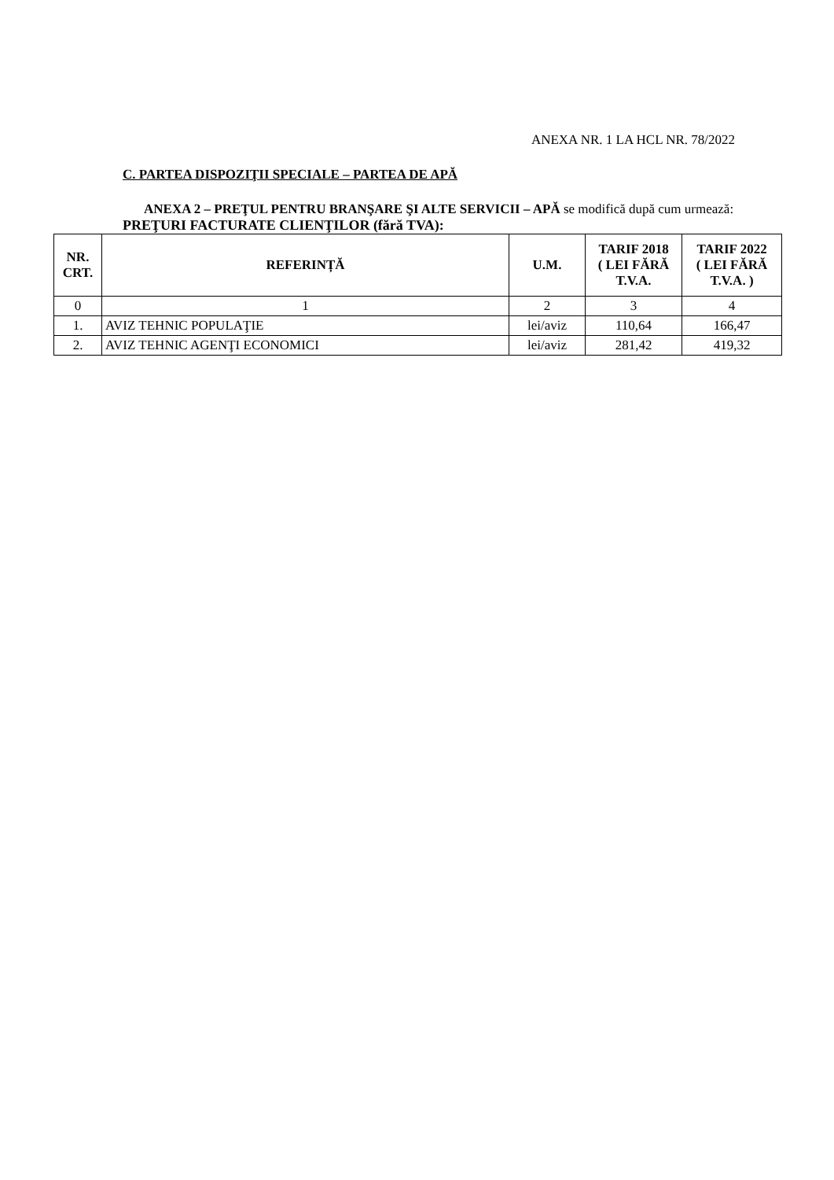ANEXA NR. 1 LA HCL NR. 78/2022
C. PARTEA DISPOZIŢII SPECIALE – PARTEA DE APĂ
ANEXA 2 – PREŢUL PENTRU BRANŞARE ŞI ALTE SERVICII – APĂ se modifică după cum urmează:
PREŢURI FACTURATE CLIENŢILOR (fără TVA):
| NR. CRT. | REFERINȚĂ | U.M. | TARIF 2018 ( LEI FĂRĂ T.V.A. | TARIF 2022 ( LEI FĂRĂ T.V.A. ) |
| --- | --- | --- | --- | --- |
| 0 | 1 | 2 | 3 | 4 |
| 1. | AVIZ TEHNIC POPULAŢIE | lei/aviz | 110,64 | 166,47 |
| 2. | AVIZ TEHNIC AGENŢI ECONOMICI | lei/aviz | 281,42 | 419,32 |